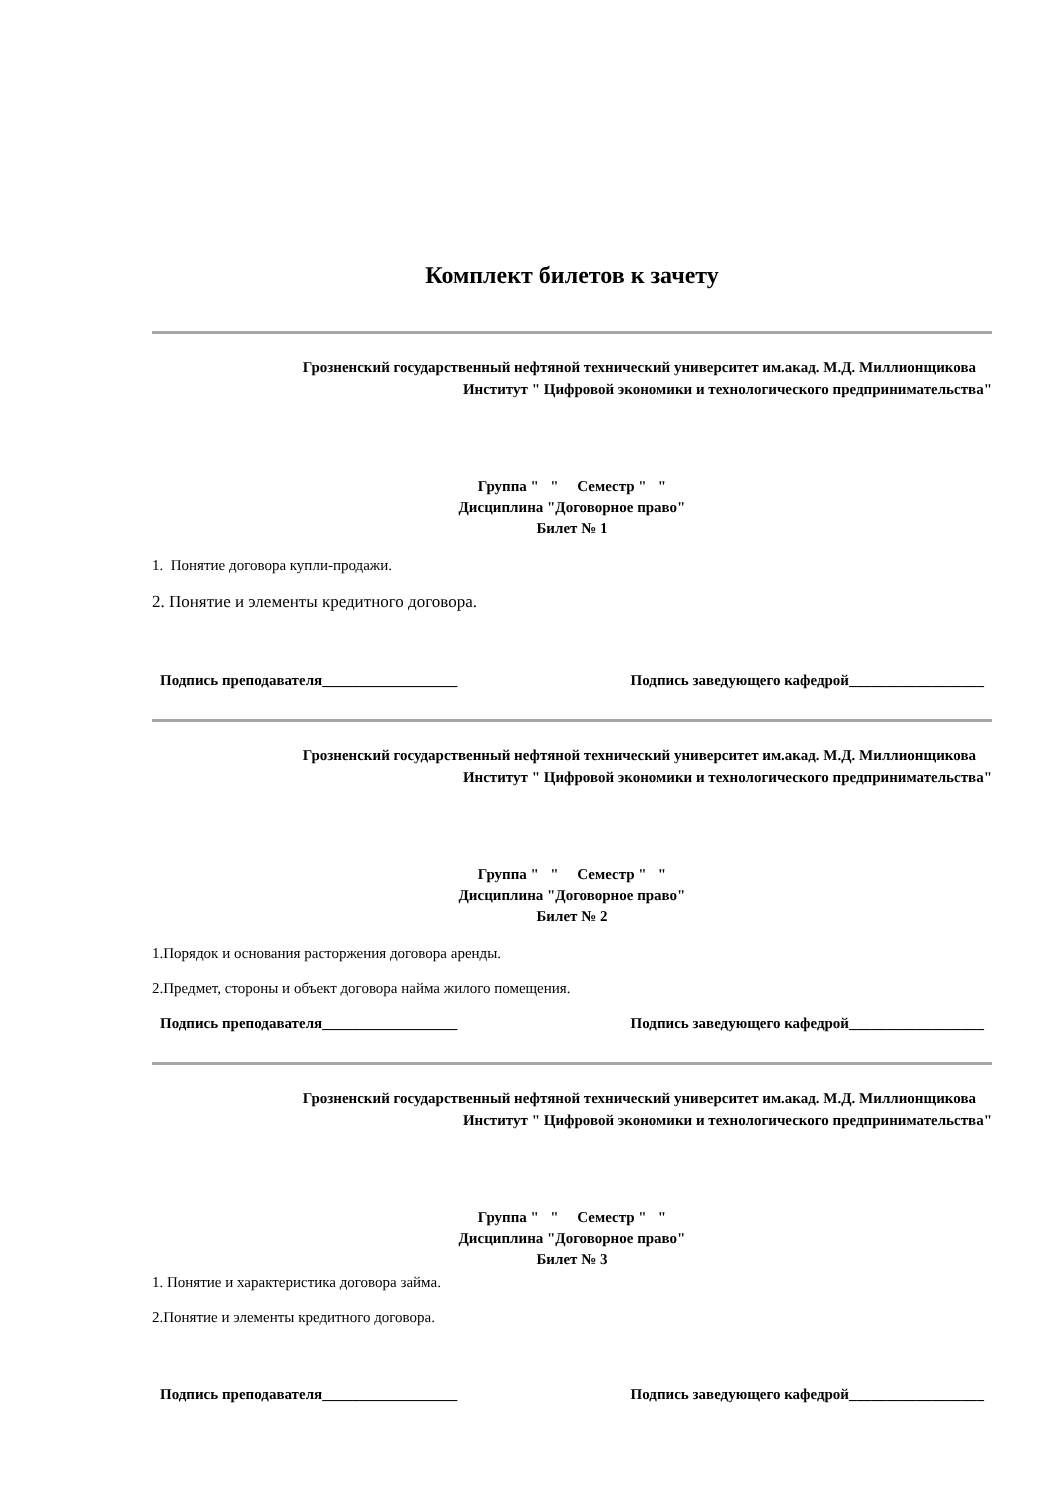Комплект билетов к зачету
Грозненский государственный нефтяной технический университет им.акад. М.Д. Миллионщикова
Институт " Цифровой экономики и технологического предпринимательства"
Группа " " Семестр " "
Дисциплина "Договорное право"
Билет № 1
1. Понятие договора купли-продажи.
2. Понятие и элементы кредитного договора.
Подпись преподавателя__________________ Подпись заведующего кафедрой__________________
Грозненский государственный нефтяной технический университет им.акад. М.Д. Миллионщикова
Институт " Цифровой экономики и технологического предпринимательства"
Группа " " Семестр " "
Дисциплина "Договорное право"
Билет № 2
1.Порядок и основания расторжения договора аренды.
2.Предмет, стороны и объект договора найма жилого помещения.
Подпись преподавателя__________________ Подпись заведующего кафедрой__________________
Грозненский государственный нефтяной технический университет им.акад. М.Д. Миллионщикова
Институт " Цифровой экономики и технологического предпринимательства"
Группа " " Семестр " "
Дисциплина "Договорное право"
Билет № 3
1. Понятие и характеристика договора займа.
2.Понятие и элементы кредитного договора.
Подпись преподавателя__________________ Подпись заведующего кафедрой__________________